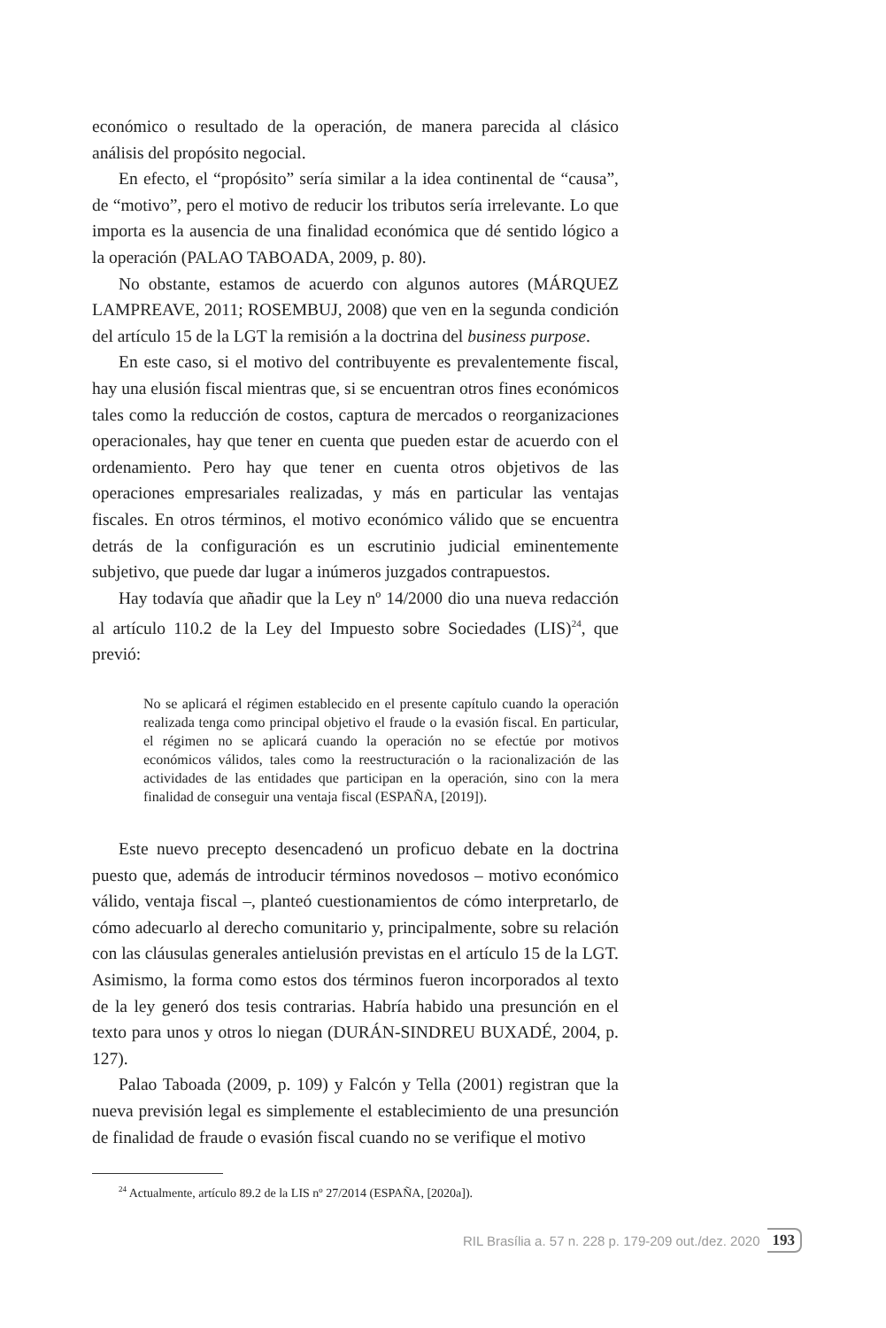económico o resultado de la operación, de manera parecida al clásico análisis del propósito negocial.
En efecto, el “propósito” sería similar a la idea continental de “causa”, de “motivo”, pero el motivo de reducir los tributos sería irrelevante. Lo que importa es la ausencia de una finalidad económica que dé sentido lógico a la operación (PALAO TABOADA, 2009, p. 80).
No obstante, estamos de acuerdo con algunos autores (MÁRQUEZ LAMPREAVE, 2011; ROSEMBUJ, 2008) que ven en la segunda condición del artículo 15 de la LGT la remisión a la doctrina del business purpose.
En este caso, si el motivo del contribuyente es prevalentemente fiscal, hay una elusión fiscal mientras que, si se encuentran otros fines económicos tales como la reducción de costos, captura de mercados o reorganizaciones operacionales, hay que tener en cuenta que pueden estar de acuerdo con el ordenamiento. Pero hay que tener en cuenta otros objetivos de las operaciones empresariales realizadas, y más en particular las ventajas fiscales. En otros términos, el motivo económico válido que se encuentra detrás de la configuración es un escrutinio judicial eminentemente subjetivo, que puede dar lugar a inúmeros juzgados contrapuestos.
Hay todavía que añadir que la Ley nº 14/2000 dio una nueva redacción al artículo 110.2 de la Ley del Impuesto sobre Sociedades (LIS)<sup>24</sup>, que previó:
No se aplicará el régimen establecido en el presente capítulo cuando la operación realizada tenga como principal objetivo el fraude o la evasión fiscal. En particular, el régimen no se aplicará cuando la operación no se efectúe por motivos económicos válidos, tales como la reestructuración o la racionalización de las actividades de las entidades que participan en la operación, sino con la mera finalidad de conseguir una ventaja fiscal (ESPAÑA, [2019]).
Este nuevo precepto desencadenó un proficuo debate en la doctrina puesto que, además de introducir términos novedosos – motivo económico válido, ventaja fiscal –, planteó cuestionamientos de cómo interpretarlo, de cómo adecuarlo al derecho comunitario y, principalmente, sobre su relación con las cláusulas generales antielusión previstas en el artículo 15 de la LGT. Asimismo, la forma como estos dos términos fueron incorporados al texto de la ley generó dos tesis contrarias. Habría habido una presunción en el texto para unos y otros lo niegan (DURÁN-SINDREU BUXADÉ, 2004, p. 127).
Palao Taboada (2009, p. 109) y Falcón y Tella (2001) registran que la nueva previsión legal es simplemente el establecimiento de una presunción de finalidad de fraude o evasión fiscal cuando no se verifique el motivo
<sup>24</sup> Actualmente, artículo 89.2 de la LIS nº 27/2014 (ESPAÑA, [2020a]).
RIL Brasília a. 57 n. 228 p. 179-209 out./dez. 2020 193